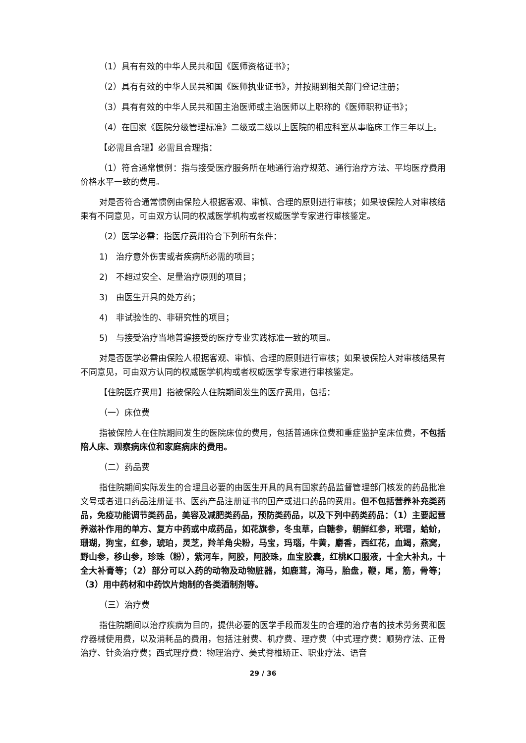（1）具有有效的中华人民共和国《医师资格证书》；
（2）具有有效的中华人民共和国《医师执业证书》，并按期到相关部门登记注册；
（3）具有有效的中华人民共和国主治医师或主治医师以上职称的《医师职称证书》；
（4）在国家《医院分级管理标准》二级或二级以上医院的相应科室从事临床工作三年以上。
【必需且合理】必需且合理指：
（1）符合通常惯例：指与接受医疗服务所在地通行治疗规范、通行治疗方法、平均医疗费用价格水平一致的费用。
对是否符合通常惯例由保险人根据客观、审慎、合理的原则进行审核；如果被保险人对审核结果有不同意见，可由双方认同的权威医学机构或者权威医学专家进行审核鉴定。
（2）医学必需：指医疗费用符合下列所有条件：
1)　治疗意外伤害或者疾病所必需的项目；
2)　不超过安全、足量治疗原则的项目；
3)　由医生开具的处方药；
4)　非试验性的、非研究性的项目；
5)　与接受治疗当地普遍接受的医疗专业实践标准一致的项目。
对是否医学必需由保险人根据客观、审慎、合理的原则进行审核；如果被保险人对审核结果有不同意见，可由双方认同的权威医学机构或者权威医学专家进行审核鉴定。
【住院医疗费用】指被保险人住院期间发生的医疗费用，包括：
（一）床位费
指被保险人在住院期间发生的医院床位的费用，包括普通床位费和重症监护室床位费，不包括陪人床、观察病床位和家庭病床的费用。
（二）药品费
指住院期间实际发生的合理且必要的由医生开具的具有国家药品监督管理部门核发的药品批准文号或者进口药品注册证书、医药产品注册证书的国产或进口药品的费用。但不包括营养补充类药品，免疫功能调节类药品，美容及减肥类药品，预防类药品，以及下列中药类药品：（1）主要起营养滋补作用的单方、复方中药或中成药品，如花旗参，冬虫草，白糖参，朝鲜红参，玳瑁，蛤蚧，珊瑚，狗宝，红参，琥珀，灵芝，羚羊角尖粉，马宝，玛瑙，牛黄，麝香，西红花，血竭，燕窝，野山参，移山参，珍珠（粉），紫河车，阿胶，阿胶珠，血宝胶囊，红桃K口服液，十全大补丸，十全大补膏等；（2）部分可以入药的动物及动物脏器，如鹿茸，海马，胎盘，鞭，尾，筋，骨等；（3）用中药材和中药饮片炮制的各类酒制剂等。
（三）治疗费
指住院期间以治疗疾病为目的，提供必要的医学手段而发生的合理的治疗者的技术劳务费和医疗器械使用费，以及消耗品的费用，包括注射费、机疗费、理疗费（中式理疗费：顺势疗法、正骨治疗、针灸治疗费；西式理疗费：物理治疗、美式脊椎矫正、职业疗法、语音
29 / 36